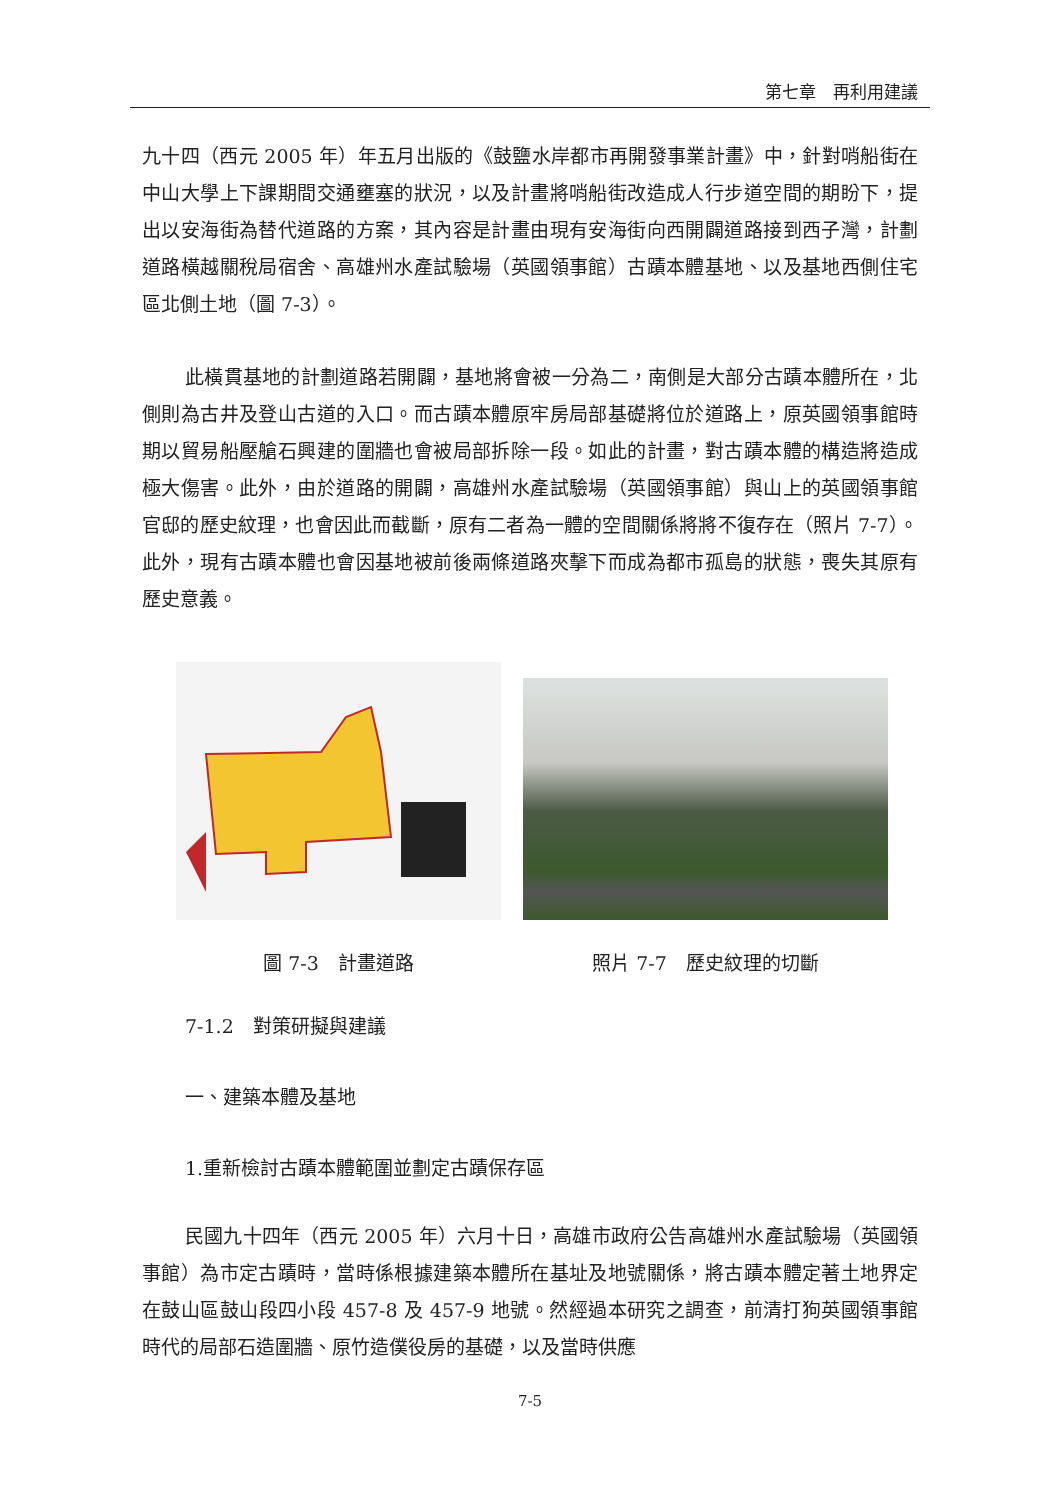第七章　再利用建議
九十四（西元 2005 年）年五月出版的《鼓鹽水岸都市再開發事業計畫》中，針對哨船街在中山大學上下課期間交通壅塞的狀況，以及計畫將哨船街改造成人行步道空間的期盼下，提出以安海街為替代道路的方案，其內容是計畫由現有安海街向西開闢道路接到西子灣，計劃道路橫越關稅局宿舍、高雄州水產試驗場（英國領事館）古蹟本體基地、以及基地西側住宅區北側土地（圖 7-3）。
此橫貫基地的計劃道路若開闢，基地將會被一分為二，南側是大部分古蹟本體所在，北側則為古井及登山古道的入口。而古蹟本體原牢房局部基礎將位於道路上，原英國領事館時期以貿易船壓艙石興建的圍牆也會被局部拆除一段。如此的計畫，對古蹟本體的構造將造成極大傷害。此外，由於道路的開闢，高雄州水產試驗場（英國領事館）與山上的英國領事館官邸的歷史紋理，也會因此而截斷，原有二者為一體的空間關係將將不復存在（照片 7-7）。此外，現有古蹟本體也會因基地被前後兩條道路夾擊下而成為都市孤島的狀態，喪失其原有歷史意義。
圖 7-3　計畫道路 照片 7-7　歷史紋理的切斷
7-1.2　對策研擬與建議
一、建築本體及基地
1.重新檢討古蹟本體範圍並劃定古蹟保存區
民國九十四年（西元 2005 年）六月十日，高雄市政府公告高雄州水產試驗場（英國領事館）為市定古蹟時，當時係根據建築本體所在基址及地號關係，將古蹟本體定著土地界定在鼓山區鼓山段四小段 457-8 及 457-9 地號。然經過本研究之調查，前清打狗英國領事館時代的局部石造圍牆、原竹造僕役房的基礎，以及當時供應
7-5